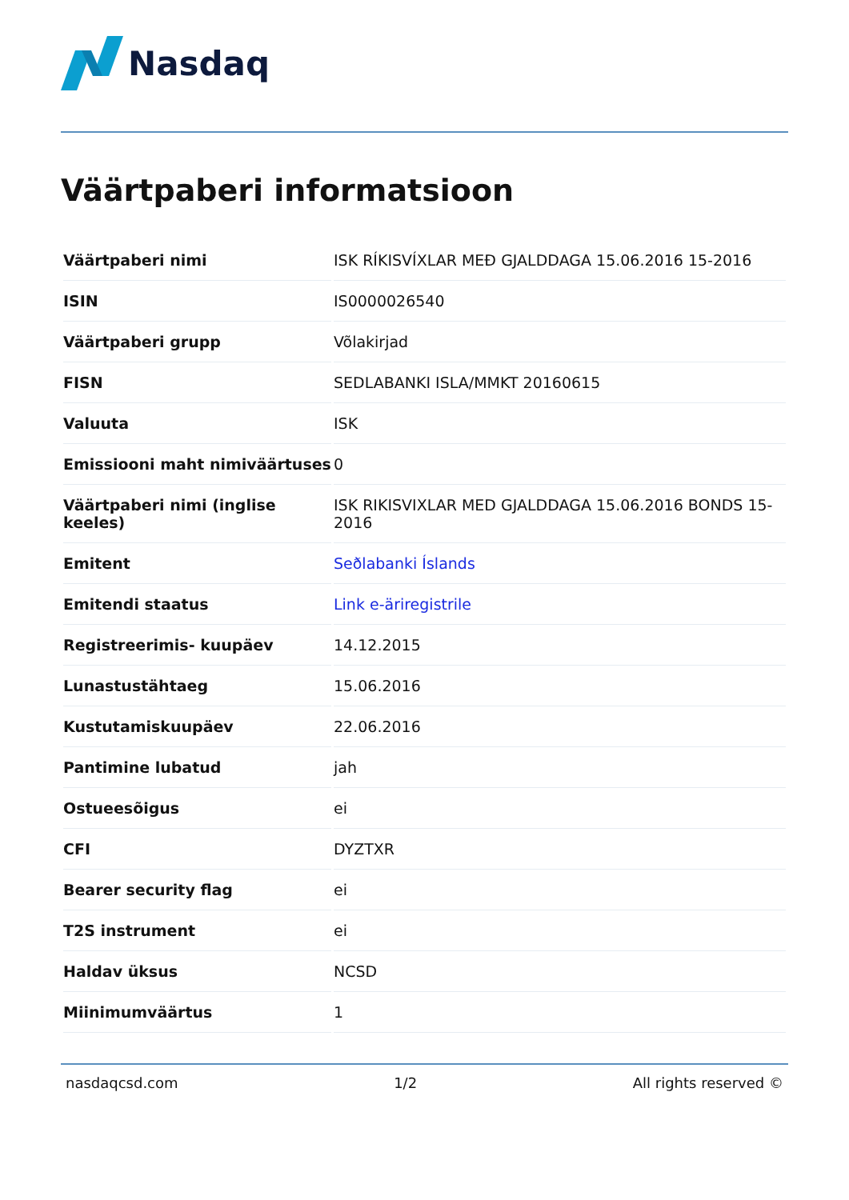Nasdaq
Väärtpaberi informatsioon
| Väärtpaberi nimi | ISK RÍKISVÍXLAR MEÐ GJALDDAGA 15.06.2016 15-2016 |
| ISIN | IS0000026540 |
| Väärtpaberi grupp | Võlakirjad |
| FISN | SEDLABANKI ISLA/MMKT 20160615 |
| Valuuta | ISK |
| Emissiooni maht nimiväärtuses | 0 |
| Väärtpaberi nimi (inglise keeles) | ISK RIKISVIXLAR MED GJALDDAGA 15.06.2016 BONDS 15-2016 |
| Emitent | Seðlabanki Íslands |
| Emitendi staatus | Link e-äriregistrile |
| Registreerimis- kuupäev | 14.12.2015 |
| Lunastustähtaeg | 15.06.2016 |
| Kustutamiskuupäev | 22.06.2016 |
| Pantimine lubatud | jah |
| Ostueesõigus | ei |
| CFI | DYZTXR |
| Bearer security flag | ei |
| T2S instrument | ei |
| Haldav üksus | NCSD |
| Miinimumväärtus | 1 |
nasdaqcsd.com 1/2 All rights reserved ©